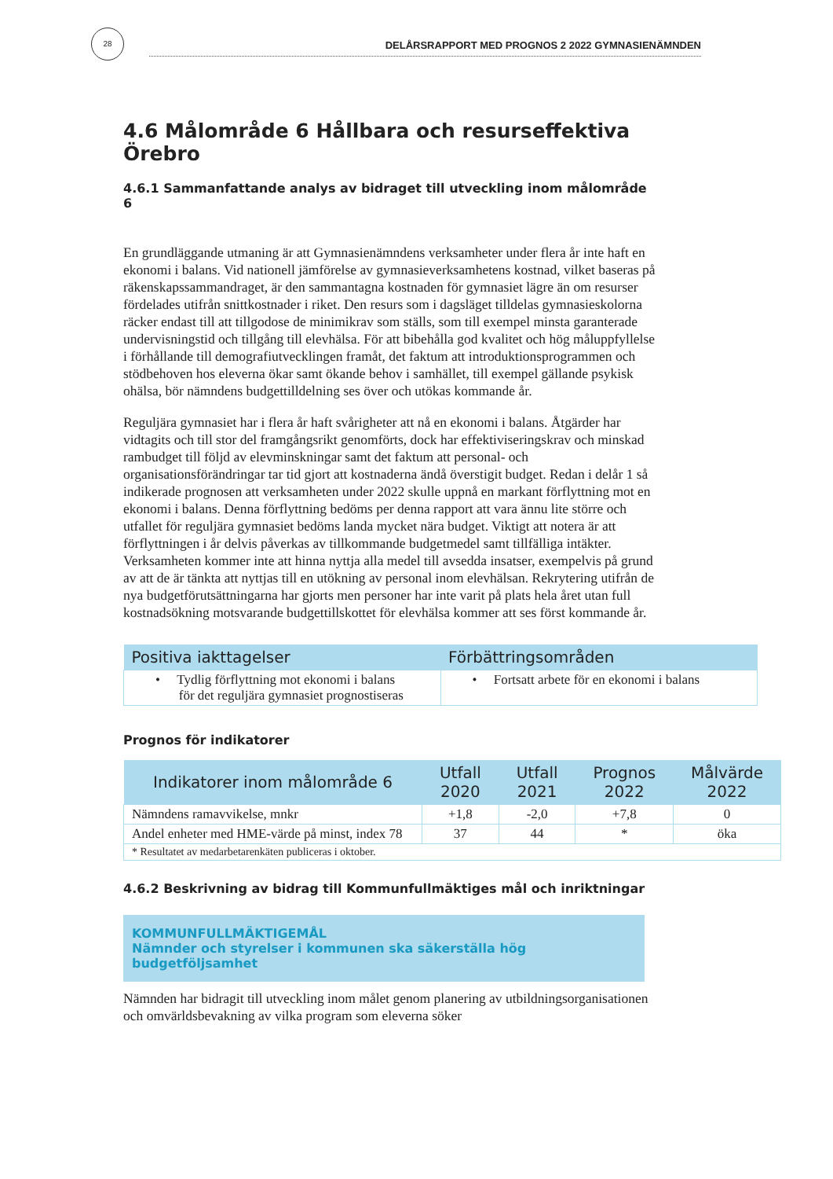28
DELÅRSRAPPORT MED PROGNOS 2 2022 GYMNASIENÄMNDEN
4.6 Målområde 6 Hållbara och resurseffektiva Örebro
4.6.1 Sammanfattande analys av bidraget till utveckling inom målområde 6
En grundläggande utmaning är att Gymnasienämndens verksamheter under flera år inte haft en ekonomi i balans. Vid nationell jämförelse av gymnasieverksamhetens kostnad, vilket baseras på räkenskapssammandraget, är den sammantagna kostnaden för gymnasiet lägre än om resurser fördelades utifrån snittkostnader i riket. Den resurs som i dagsläget tilldelas gymnasieskolorna räcker endast till att tillgodose de minimikrav som ställs, som till exempel minsta garanterade undervisningstid och tillgång till elevhälsa. För att bibehålla god kvalitet och hög måluppfyllelse i förhållande till demografiutvecklingen framåt, det faktum att introduktionsprogrammen och stödbehoven hos eleverna ökar samt ökande behov i samhället, till exempel gällande psykisk ohälsa, bör nämndens budgettilldelning ses över och utökas kommande år.
Reguljära gymnasiet har i flera år haft svårigheter att nå en ekonomi i balans. Åtgärder har vidtagits och till stor del framgångsrikt genomförts, dock har effektiviseringskrav och minskad rambudget till följd av elevminskningar samt det faktum att personal- och organisationsförändringar tar tid gjort att kostnaderna ändå överstigit budget. Redan i delår 1 så indikerade prognosen att verksamheten under 2022 skulle uppnå en markant förflyttning mot en ekonomi i balans. Denna förflyttning bedöms per denna rapport att vara ännu lite större och utfallet för reguljära gymnasiet bedöms landa mycket nära budget. Viktigt att notera är att förflyttningen i år delvis påverkas av tillkommande budgetmedel samt tillfälliga intäkter. Verksamheten kommer inte att hinna nyttja alla medel till avsedda insatser, exempelvis på grund av att de är tänkta att nyttjas till en utökning av personal inom elevhälsan. Rekrytering utifrån de nya budgetförutsättningarna har gjorts men personer har inte varit på plats hela året utan full kostnadsökning motsvarande budgettillskottet för elevhälsa kommer att ses först kommande år.
| Positiva iakttagelser | Förbättringsområden |
| --- | --- |
| • Tydlig förflyttning mot ekonomi i balans för det reguljära gymnasiet prognostiseras | • Fortsatt arbete för en ekonomi i balans |
Prognos för indikatorer
| Indikatorer inom målområde 6 | Utfall 2020 | Utfall 2021 | Prognos 2022 | Målvärde 2022 |
| --- | --- | --- | --- | --- |
| Nämndens ramavvikelse, mnkr | +1,8 | -2,0 | +7,8 | 0 |
| Andel enheter med HME-värde på minst, index 78 | 37 | 44 | * | öka |
| * Resultatet av medarbetarenkäten publiceras i oktober. | | | | |
4.6.2 Beskrivning av bidrag till Kommunfullmäktiges mål och inriktningar
KOMMUNFULLMÄKTIGEMÅL
Nämnder och styrelser i kommunen ska säkerställa hög budgetföljsamhet
Nämnden har bidragit till utveckling inom målet genom planering av utbildningsorganisationen och omvärldsbevakning av vilka program som eleverna söker